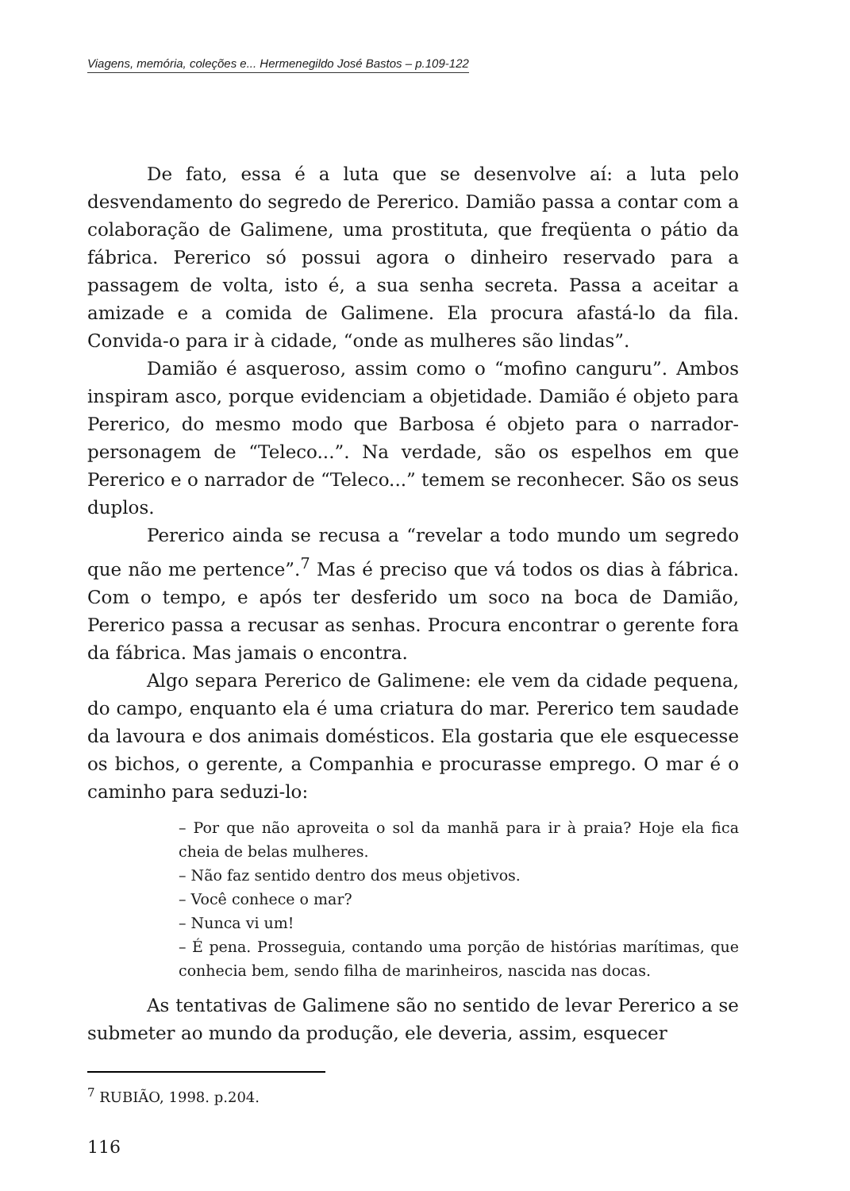Viagens, memória, coleções e... Hermenegildo José Bastos – p.109-122
De fato, essa é a luta que se desenvolve aí: a luta pelo desvendamento do segredo de Pererico. Damião passa a contar com a colaboração de Galimene, uma prostituta, que freqüenta o pátio da fábrica. Pererico só possui agora o dinheiro reservado para a passagem de volta, isto é, a sua senha secreta. Passa a aceitar a amizade e a comida de Galimene. Ela procura afastá-lo da fila. Convida-o para ir à cidade, “onde as mulheres são lindas”.
Damião é asqueroso, assim como o “mofino canguru”. Ambos inspiram asco, porque evidenciam a objetidade. Damião é objeto para Pererico, do mesmo modo que Barbosa é objeto para o narrador-personagem de “Teleco...”. Na verdade, são os espelhos em que Pererico e o narrador de “Teleco...” temem se reconhecer. São os seus duplos.
Pererico ainda se recusa a “revelar a todo mundo um segredo que não me pertence”.<sup>7</sup> Mas é preciso que vá todos os dias à fábrica. Com o tempo, e após ter desferido um soco na boca de Damião, Pererico passa a recusar as senhas. Procura encontrar o gerente fora da fábrica. Mas jamais o encontra.
Algo separa Pererico de Galimene: ele vem da cidade pequena, do campo, enquanto ela é uma criatura do mar. Pererico tem saudade da lavoura e dos animais domésticos. Ela gostaria que ele esquecesse os bichos, o gerente, a Companhia e procurasse emprego. O mar é o caminho para seduzi-lo:
– Por que não aproveita o sol da manhã para ir à praia? Hoje ela fica cheia de belas mulheres.
– Não faz sentido dentro dos meus objetivos.
– Você conhece o mar?
– Nunca vi um!
– É pena. Prosseguia, contando uma porção de histórias marítimas, que conhecia bem, sendo filha de marinheiros, nascida nas docas.
As tentativas de Galimene são no sentido de levar Pererico a se submeter ao mundo da produção, ele deveria, assim, esquecer
<sup>7</sup> RUBIÃO, 1998. p.204.
116